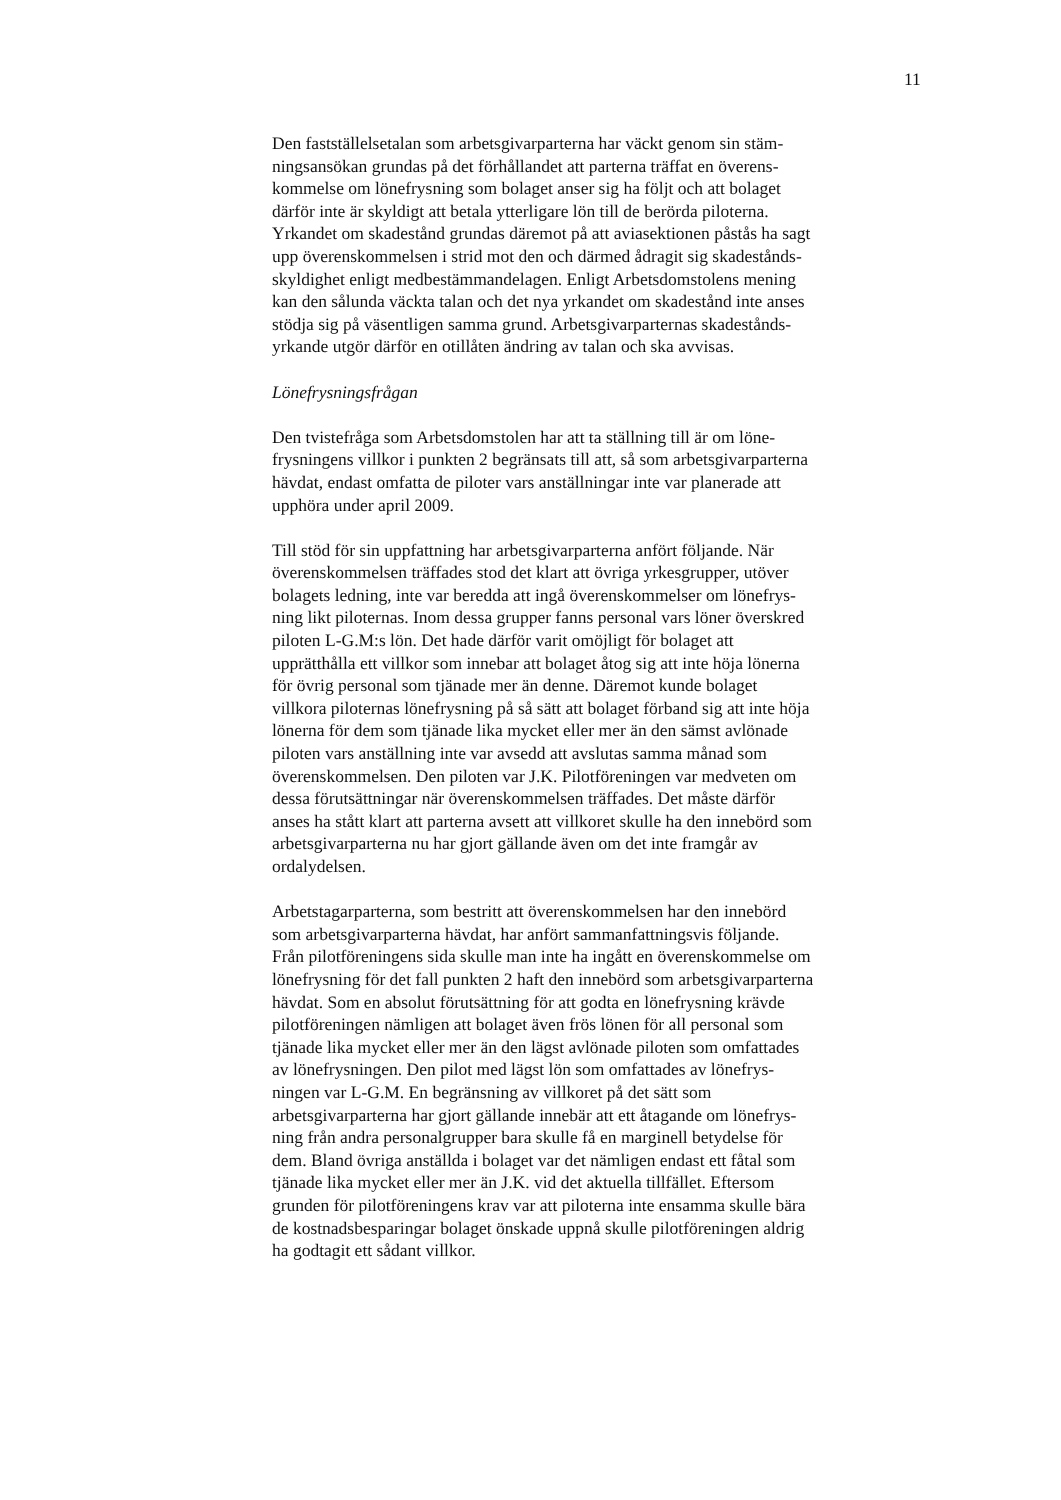11
Den fastställelsetalan som arbetsgivarparterna har väckt genom sin stäm-
ningsansökan grundas på det förhållandet att parterna träffat en överens-
kommelse om lönefrysning som bolaget anser sig ha följt och att bolaget
därför inte är skyldigt att betala ytterligare lön till de berörda piloterna.
Yrkandet om skadestånd grundas däremot på att aviasektionen påstås ha sagt
upp överenskommelsen i strid mot den och därmed ådragit sig skadestånds-
skyldighet enligt medbestämmandelagen. Enligt Arbetsdomstolens mening
kan den sålunda väckta talan och det nya yrkandet om skadestånd inte anses
stödja sig på väsentligen samma grund. Arbetsgivarparternas skadestånds-
yrkande utgör därför en otillåten ändring av talan och ska avvisas.
Lönefrysningsfrågan
Den tvistefråga som Arbetsdomstolen har att ta ställning till är om löne-
frysningens villkor i punkten 2 begränsats till att, så som arbetsgivarparterna
hävdat, endast omfatta de piloter vars anställningar inte var planerade att
upphöra under april 2009.
Till stöd för sin uppfattning har arbetsgivarparterna anfört följande. När
överenskommelsen träffades stod det klart att övriga yrkesgrupper, utöver
bolagets ledning, inte var beredda att ingå överenskommelser om lönefrys-
ning likt piloternas. Inom dessa grupper fanns personal vars löner överskred
piloten L-G.M:s lön. Det hade därför varit omöjligt för bolaget att
upprätthålla ett villkor som innebar att bolaget åtog sig att inte höja lönerna
för övrig personal som tjänade mer än denne. Däremot kunde bolaget
villkora piloternas lönefrysning på så sätt att bolaget förband sig att inte höja
lönerna för dem som tjänade lika mycket eller mer än den sämst avlönade
piloten vars anställning inte var avsedd att avslutas samma månad som
överenskommelsen. Den piloten var J.K. Pilotföreningen var medveten om
dessa förutsättningar när överenskommelsen träffades. Det måste därför
anses ha stått klart att parterna avsett att villkoret skulle ha den innebörd som
arbetsgivarparterna nu har gjort gällande även om det inte framgår av
ordalydelsen.
Arbetstagarparterna, som bestritt att överenskommelsen har den innebörd
som arbetsgivarparterna hävdat, har anfört sammanfattningsvis följande.
Från pilotföreningens sida skulle man inte ha ingått en överenskommelse om
lönefrysning för det fall punkten 2 haft den innebörd som arbetsgivarparterna
hävdat. Som en absolut förutsättning för att godta en lönefrysning krävde
pilotföreningen nämligen att bolaget även frös lönen för all personal som
tjänade lika mycket eller mer än den lägst avlönade piloten som omfattades
av lönefrysningen. Den pilot med lägst lön som omfattades av lönefrys-
ningen var L-G.M. En begränsning av villkoret på det sätt som
arbetsgivarparterna har gjort gällande innebär att ett åtagande om lönefrys-
ning från andra personalgrupper bara skulle få en marginell betydelse för
dem. Bland övriga anställda i bolaget var det nämligen endast ett fåtal som
tjänade lika mycket eller mer än J.K. vid det aktuella tillfället. Eftersom
grunden för pilotföreningens krav var att piloterna inte ensamma skulle bära
de kostnadsbesparingar bolaget önskade uppnå skulle pilotföreningen aldrig
ha godtagit ett sådant villkor.